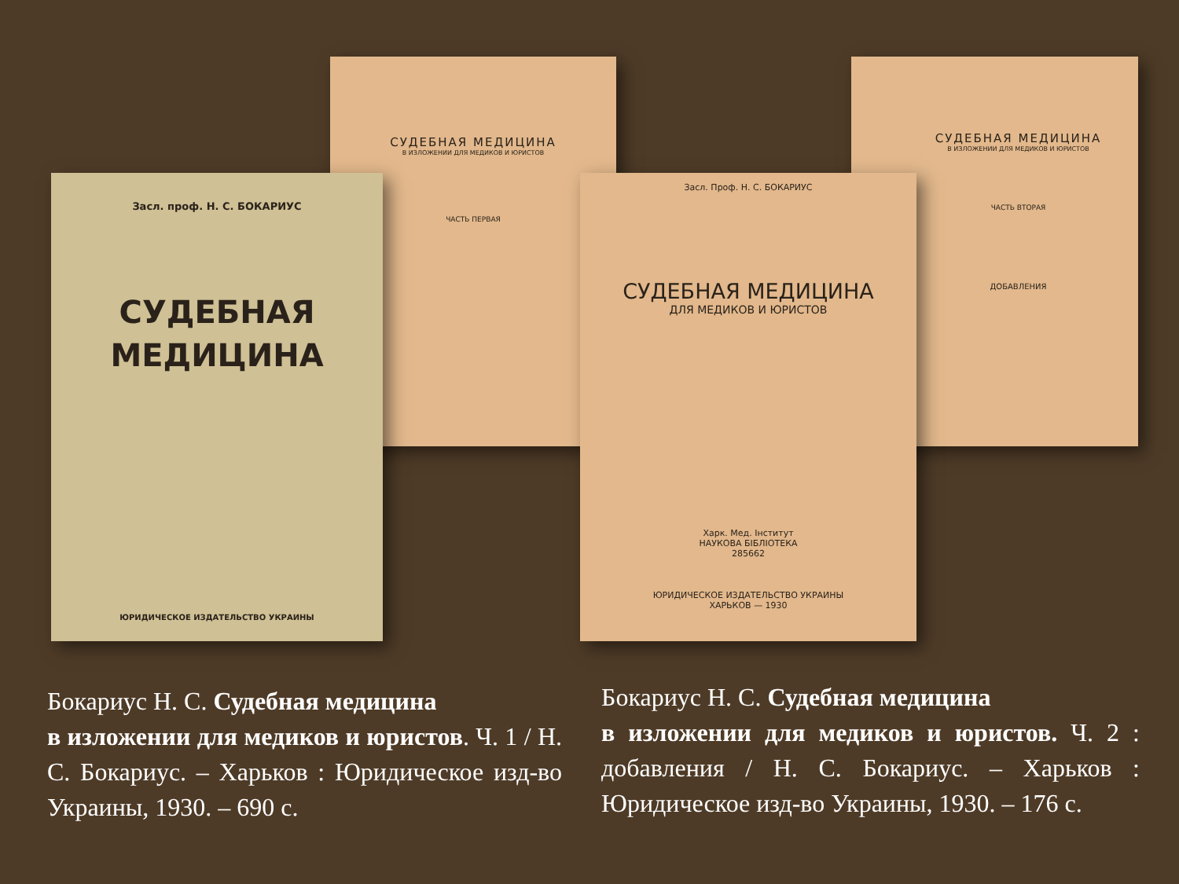СУДЕБНАЯ МЕДИЦИНА
В ИЗЛОЖЕНИИ ДЛЯ МЕДИКОВ И ЮРИСТОВ
ЧАСТЬ ПЕРВАЯ
СУДЕБНАЯ МЕДИЦИНА
В ИЗЛОЖЕНИИ ДЛЯ МЕДИКОВ И ЮРИСТОВ
ЧАСТЬ ВТОРАЯ
ДОБАВЛЕНИЯ
Засл. проф. Н. С. БОКАРИУС
СУДЕБНАЯ
МЕДИЦИНА
ЮРИДИЧЕСКОЕ ИЗДАТЕЛЬСТВО УКРАИНЫ
Засл. Проф. Н. С. БОКАРИУС
СУДЕБНАЯ МЕДИЦИНА
ДЛЯ МЕДИКОВ И ЮРИСТОВ
Харк. Мед. Інститут
НАУКОВА БІБЛІОТЕКА
285662
ЮРИДИЧЕСКОЕ ИЗДАТЕЛЬСТВО УКРАИНЫ
ХАРЬКОВ — 1930
Бокариус Н. С. Судебная медицина
в изложении для медиков и юристов. Ч. 1 / Н. С. Бокариус. – Харьков : Юридическое изд-во Украины, 1930. – 690 с.
Бокариус Н. С. Судебная медицина
в изложении для медиков и юристов. Ч. 2 : добавления / Н. С. Бокариус. – Харьков : Юридическое изд-во Украины, 1930. – 176 с.